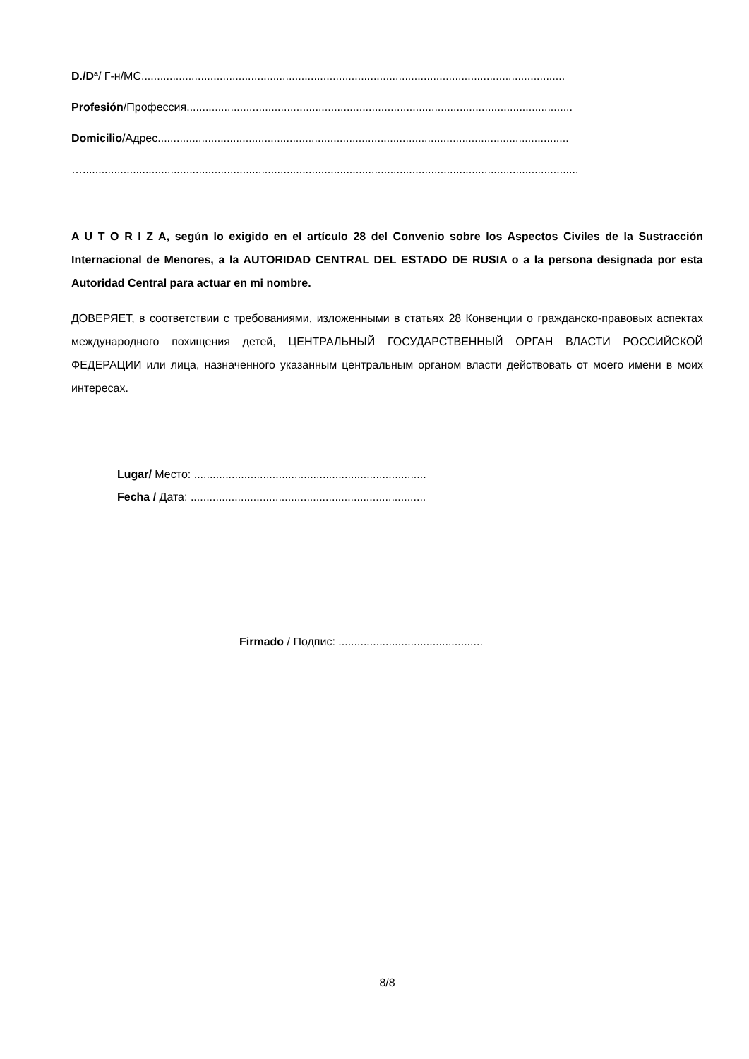D./Dª/ Г-н/МС.......................................................................................................................................
Profesión/Профессия...........................................................................................................................
Domicilio/Адрес...................................................................................................................................
…..............................................................................................................................................................
A U T O R I Z A, según lo exigido en el artículo 28 del Convenio sobre los Aspectos Civiles de la Sustracción Internacional de Menores, a la AUTORIDAD CENTRAL DEL ESTADO DE RUSIA o a la persona designada por esta Autoridad Central para actuar en mi nombre.
ДОВЕРЯЕТ, в соответствии с требованиями, изложенными в статьях 28 Конвенции о гражданско-правовых аспектах международного похищения детей, ЦЕНТРАЛЬНЫЙ ГОСУДАРСТВЕННЫЙ ОРГАН ВЛАСТИ РОССИЙСКОЙ ФЕДЕРАЦИИ или лица, назначенного указанным центральным органом власти действовать от моего имени в моих интересах.
Lugar/ Место: ..........................................................................
Fecha / Дата: ...........................................................................
Firmado / Подпис: ..............................................
8/8